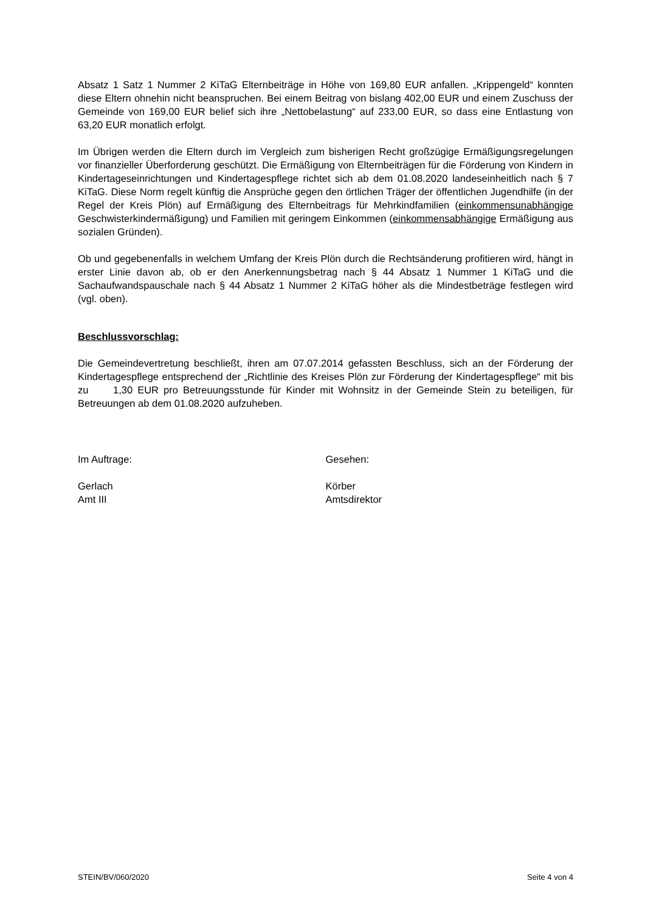Absatz 1 Satz 1 Nummer 2 KiTaG Elternbeiträge in Höhe von 169,80 EUR anfallen. „Krippengeld“ konnten diese Eltern ohnehin nicht beanspruchen. Bei einem Beitrag von bislang 402,00 EUR und einem Zuschuss der Gemeinde von 169,00 EUR belief sich ihre „Nettobelastung“ auf 233,00 EUR, so dass eine Entlastung von 63,20 EUR monatlich erfolgt.
Im Übrigen werden die Eltern durch im Vergleich zum bisherigen Recht großzügige Ermäßigungsregelungen vor finanzieller Überforderung geschützt. Die Ermäßigung von Elternbeiträgen für die Förderung von Kindern in Kindertageseinrichtungen und Kindertagespflege richtet sich ab dem 01.08.2020 landeseinheitlich nach § 7 KiTaG. Diese Norm regelt künftig die Ansprüche gegen den örtlichen Träger der öffentlichen Jugendhilfe (in der Regel der Kreis Plön) auf Ermäßigung des Elternbeitrags für Mehrkindfamilien (einkommensunabhängige Geschwisterkindermäßigung) und Familien mit geringem Einkommen (einkommensabhängige Ermäßigung aus sozialen Gründen).
Ob und gegebenenfalls in welchem Umfang der Kreis Plön durch die Rechtsänderung profitieren wird, hängt in erster Linie davon ab, ob er den Anerkennungsbetrag nach § 44 Absatz 1 Nummer 1 KiTaG und die Sachaufwandspauschale nach § 44 Absatz 1 Nummer 2 KiTaG höher als die Mindestbeträge festlegen wird (vgl. oben).
Beschlussvorschlag:
Die Gemeindevertretung beschließt, ihren am 07.07.2014 gefassten Beschluss, sich an der Förderung der Kindertagespflege entsprechend der „Richtlinie des Kreises Plön zur Förderung der Kindertagespflege“ mit bis zu 1,30 EUR pro Betreuungsstunde für Kinder mit Wohnsitz in der Gemeinde Stein zu beteiligen, für Betreuungen ab dem 01.08.2020 aufzuheben.
Im Auftrage:
Gerlach
Amt III
Gesehen:
Körber
Amtsdirektor
STEIN/BV/060/2020 Seite 4 von 4